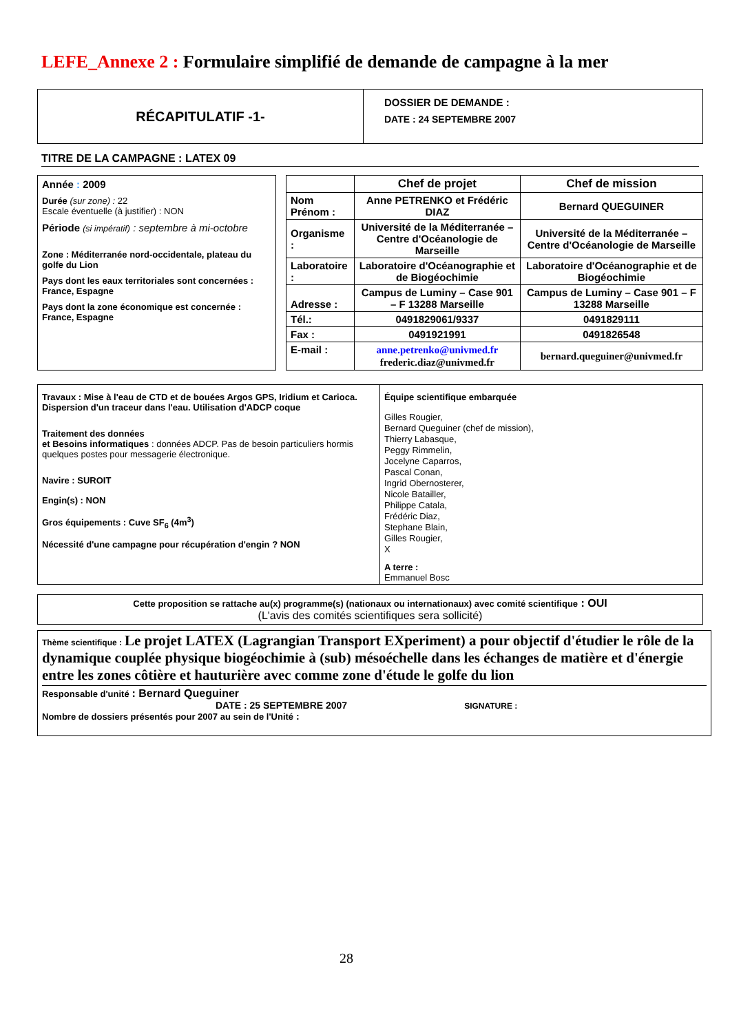LEFE_Annexe 2 : Formulaire simplifié de demande de campagne à la mer
| RÉCAPITULATIF -1- | DOSSIER DE DEMANDE : DATE : 24 SEPTEMBRE 2007 |
TITRE DE LA CAMPAGNE : LATEX 09
Année : 2009
Durée (sur zone) : 22
Escale éventuelle (à justifier) : NON
Période (si impératif) : septembre à mi-octobre
Zone : Méditerranée nord-occidentale, plateau du golfe du Lion
Pays dont les eaux territoriales sont concernées : France, Espagne
Pays dont la zone économique est concernée : France, Espagne
| | Chef de projet | Chef de mission |
| Nom Prénom : | Anne PETRENKO et Frédéric DIAZ | Bernard QUEGUINER |
| Organisme : | Université de la Méditerranée – Centre d'Océanologie de Marseille | Université de la Méditerranée – Centre d'Océanologie de Marseille |
| Laboratoire : | Laboratoire d'Océanographie et de Biogéochimie | Laboratoire d'Océanographie et de Biogéochimie |
| Adresse : | Campus de Luminy – Case 901 – F 13288 Marseille | Campus de Luminy – Case 901 – F 13288 Marseille |
| Tél.: | 0491829061/9337 | 0491829111 |
| Fax : | 0491921991 | 0491826548 |
| E-mail : | anne.petrenko@univmed.fr frederic.diaz@univmed.fr | bernard.queguiner@univmed.fr |
| Travaux : Mise à l'eau de CTD et de bouées Argos GPS, Iridium et Carioca. Dispersion d'un traceur dans l'eau. Utilisation d'ADCP coque Traitement des données et Besoins informatiques : données ADCP. Pas de besoin particuliers hormis quelques postes pour messagerie électronique. Navire : SUROIT Engin(s) : NON Gros équipements : Cuve SF<sub>6</sub> (4m<sup>3</sup>) Nécessité d'une campagne pour récupération d'engin ? NON | Équipe scientifique embarquée Gilles Rougier, Bernard Queguiner (chef de mission), Thierry Labasque, Peggy Rimmelin, Jocelyne Caparros, Pascal Conan, Ingrid Obernosterer, Nicole Batailler, Philippe Catala, Frédéric Diaz, Stephane Blain, Gilles Rougier, X A terre : Emmanuel Bosc |
Cette proposition se rattache au(x) programme(s) (nationaux ou internationaux) avec comité scientifique : OUI
(L'avis des comités scientifiques sera sollicité)
Thème scientifique : Le projet LATEX (Lagrangian Transport EXperiment) a pour objectif d'étudier le rôle de la dynamique couplée physique biogéochimie à (sub) mésoéchelle dans les échanges de matière et d'énergie entre les zones côtière et hauturière avec comme zone d'étude le golfe du lion
Responsable d'unité : Bernard Queguiner
DATE : 25 SEPTEMBRE 2007 SIGNATURE :
Nombre de dossiers présentés pour 2007 au sein de l'Unité :
28